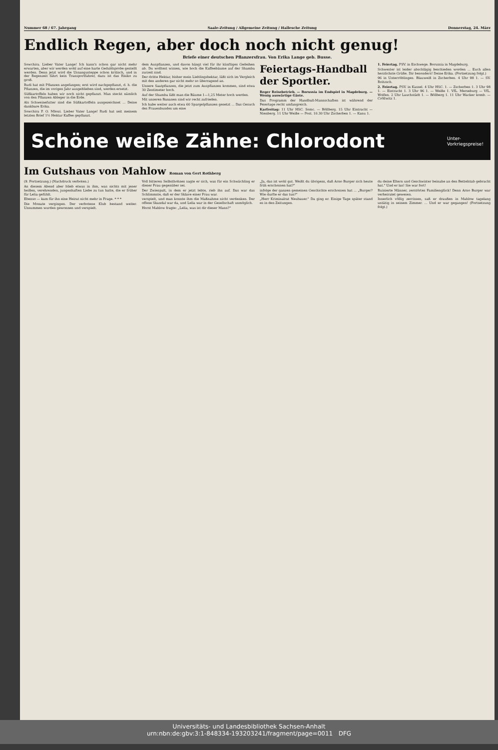Nummer 68 / 67. Jahrgang Saale-Zeitung / Allgemeine Zeitung / Hallesche Zeitung Donnerstag, 24. März
Endlich Regen, aber doch noch nicht genug!
Briefe einer deutschen Pflanzersfrau. Von Erika Lange geb. Busse.
Sowchira. Lieber Vater Lange! Ich kann's schon gar nicht mehr erwarten, aber wir werden wohl auf eine harte Geduldsprobe gestellt werden. Denn jetzt wird die Ussangusteppe schon kritisch, und in der Regenzeit fährt kein Transportfahrer, dazu ist das Risiko zu groß.
Rudi hat mit Pflanzen angefangen; erst wird nachgepflanzt, d. h. die Pflanzen, die im vorigen Jahr ausgeblieben sind, werden ersetzt.
Süßkartoffeln haben wir noch nicht gepflanzt. Man steckt nämlich von den Pflanzen Ableger in die Erde.
Als Schweinefutter sind die Süßkartoffeln ausgezeichnet ... Deine dankbare Erika.
Sowchira P. O. Mbozi. Lieber Vater Lange! Rudi hat seit meinem letzten Brief 1½ Hektar Kaffee gepflanzt.
dem Auspflanzen, und davon hängt viel für ihr künftiges Gedeihen ab. Du wolltest wissen, wie hoch die Kaffeebäume auf der Shamba zurzeit sind.
Der dritte Hektar, bisher mein Lieblingshektar, läßt sich im Vergleich mit den anderen gar nicht mehr so überragend an.
Unsere Saatpflanzen, die jetzt zum Auspflanzen kommen, sind etwa 30 Zentimeter hoch.
Auf der Shamba läßt man die Bäume 1—1,25 Meter hoch werden.
Mit unseren Bananen sind wir recht zufrieden.
Ich habe weiter auch etwa 60 Spargelpflanzen gesetzt ... Das Gesuch des Frauenbundes um eine
Feiertags-Handball der Sportler.
Reger Reisebetrieb. — Borussia im Endspiel in Magdeburg. — Wenig auswärtige Gäste.
Das Programm der Handball-Mannschaften ist während der Feiertage recht umfangreich.
Karfreitag: 11 Uhr HSC. Somc. — Böllberg. 15 Uhr Eintracht — Nienberg. 11 Uhr Weiße — Post. 10.30 Uhr Zscherben 1. — Kanu 1.
1. Feiertag. PSV. in Eschwege. Borussia in Magdeburg.
Schwester ist leider abschlägig beschieden worden ... Euch allen herzlichste Grüße. Dir besonders! Deine Erika. (Fortsetzung folgt.)
96 in Unterröblingen. Blauweiß in Zscherben. 4 Uhr 98 1. — SV. Roitzsch.
2. Feiertag. PSV. in Kassel. 4 Uhr HSC. 1. — Zscherben 1. 3 Uhr 98 1. — Eintracht 1. 3 Uhr 96 1. — Weiße 1. VfL. Merseburg — VfL. Wolfen. 2 Uhr Lauchstädt 1. — Böllberg 1. 11 Uhr Wacker komb. — Cröllwitz 1.
Schöne weiße Zähne: Chlorodont Unter-
Vorkriegspreise!
Im Gutshaus von Mahlow Roman von Gert Rothberg
(9. Fortsetzung.) (Nachdruck verboten.)
An diesem Abend aber blieb etwas in ihm, was nichts mit jener heißen, verehrenden, jungenhaften Liebe zu tun hatte, die er früher für Lelia gefühlt.
Ebenso — kam für ihn eine Heirat nicht mehr in Frage. * * *
Die Monate vergingen. Der verbotene Klub bestand weiter. Unsummen wurden gewonnen und verspielt.
Voll bitteren Selbsthohnes sagte er sich, was für ein Schwächling er dieser Frau gegenüber sei.
Der Zwiespalt, in dem er jetzt lebte, rieb ihn auf. Das war das Schlimmste, daß er der Sklave einer Frau war.
verspielt, und man konnte ihm die Maßnahme nicht verdenken. Der offene Skandal war da, und Lelia war in der Gesellschaft unmöglich.
Horst Mahlow fragte: „Lelia, was ist dir dieser Mann?"
„Ja, das ist wohl gut. Weißt du übrigens, daß Arno Burger sich heute früh erschossen hat?"
infolge der ganzen gemeinen Geschichte erschossen hat ... „Burger? Wie durfte er das tun?"
„Herr Kriminalrat Neubauer." Da ging er. Einige Tage später stand es in den Zeitungen.
du deine Eltern und Geschwister beinahe an den Bettelstab gebracht hat." Und er las! Sie war fort!
Ruinierte Männer, zerstörtes Familienglück! Denn Arno Burger war verheiratet gewesen.
Innerlich völlig zerrissen, saß er draußen in Mahlow tagelang untätig in seinem Zimmer. ... Und er war gegangen! (Fortsetzung folgt.)
Universitäts- und Landesbibliothek Sachsen-Anhalt
urn:nbn:de:gbv:3:1-848334-193203241/fragment/page=0011 DFG